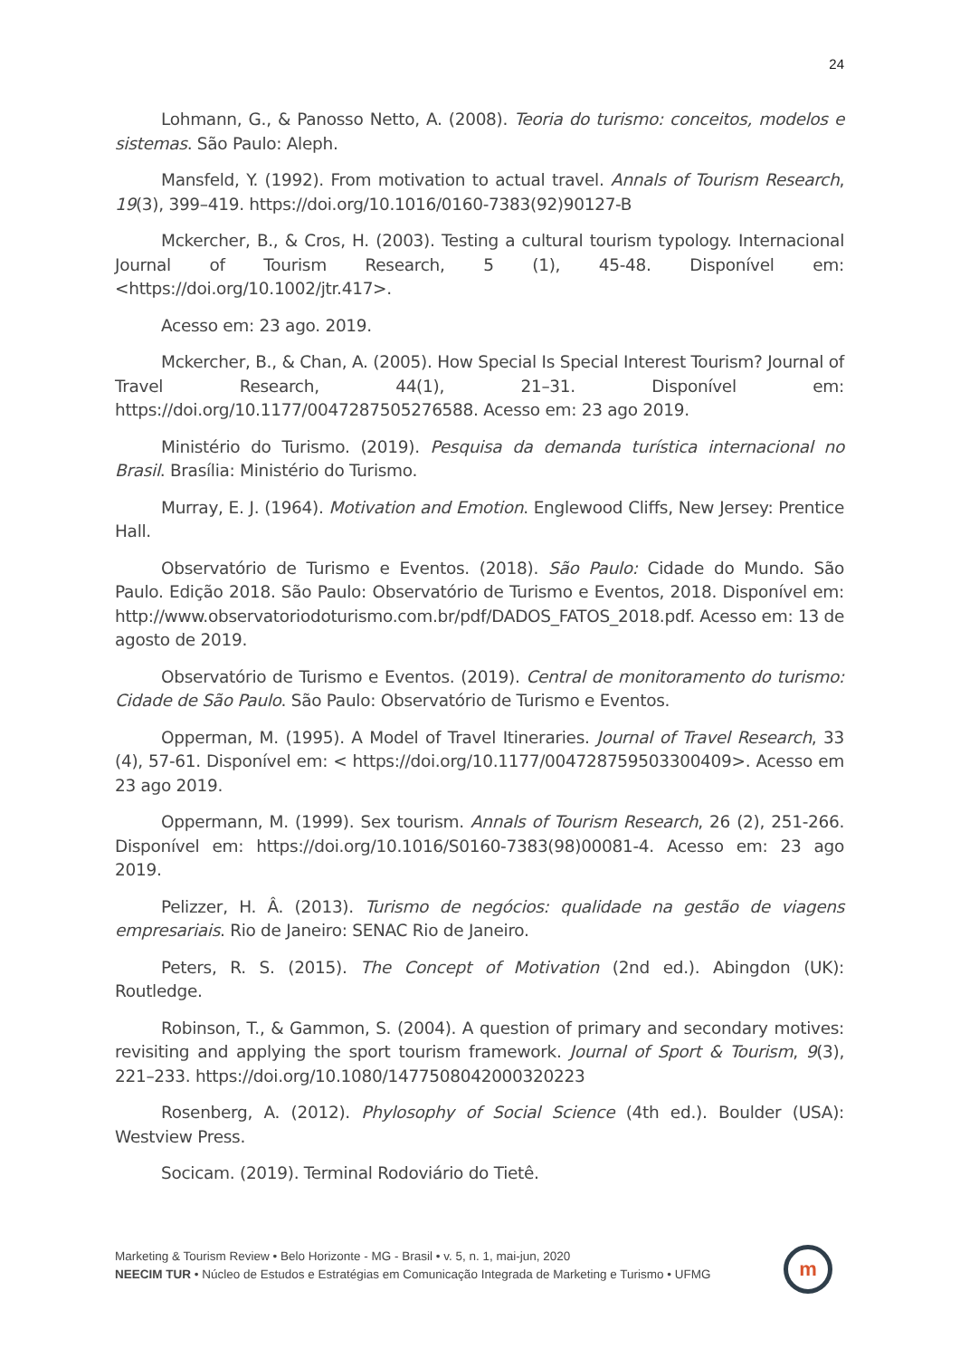24
Lohmann, G., & Panosso Netto, A. (2008). Teoria do turismo: conceitos, modelos e sistemas. São Paulo: Aleph.
Mansfeld, Y. (1992). From motivation to actual travel. Annals of Tourism Research, 19(3), 399–419. https://doi.org/10.1016/0160-7383(92)90127-B
Mckercher, B., & Cros, H. (2003). Testing a cultural tourism typology. Internacional Journal of Tourism Research, 5 (1), 45-48. Disponível em: <https://doi.org/10.1002/jtr.417>.
Acesso em: 23 ago. 2019.
Mckercher, B., & Chan, A. (2005). How Special Is Special Interest Tourism? Journal of Travel Research, 44(1), 21–31. Disponível em: https://doi.org/10.1177/0047287505276588. Acesso em: 23 ago 2019.
Ministério do Turismo. (2019). Pesquisa da demanda turística internacional no Brasil. Brasília: Ministério do Turismo.
Murray, E. J. (1964). Motivation and Emotion. Englewood Cliffs, New Jersey: Prentice Hall.
Observatório de Turismo e Eventos. (2018). São Paulo: Cidade do Mundo. São Paulo. Edição 2018. São Paulo: Observatório de Turismo e Eventos, 2018. Disponível em: http://www.observatoriodoturismo.com.br/pdf/DADOS_FATOS_2018.pdf. Acesso em: 13 de agosto de 2019.
Observatório de Turismo e Eventos. (2019). Central de monitoramento do turismo: Cidade de São Paulo. São Paulo: Observatório de Turismo e Eventos.
Opperman, M. (1995). A Model of Travel Itineraries. Journal of Travel Research, 33 (4), 57-61. Disponível em: < https://doi.org/10.1177/004728759503300409>. Acesso em 23 ago 2019.
Oppermann, M. (1999). Sex tourism. Annals of Tourism Research, 26 (2), 251-266. Disponível em: https://doi.org/10.1016/S0160-7383(98)00081-4. Acesso em: 23 ago 2019.
Pelizzer, H. Â. (2013). Turismo de negócios: qualidade na gestão de viagens empresariais. Rio de Janeiro: SENAC Rio de Janeiro.
Peters, R. S. (2015). The Concept of Motivation (2nd ed.). Abingdon (UK): Routledge.
Robinson, T., & Gammon, S. (2004). A question of primary and secondary motives: revisiting and applying the sport tourism framework. Journal of Sport & Tourism, 9(3), 221–233. https://doi.org/10.1080/1477508042000320223
Rosenberg, A. (2012). Phylosophy of Social Science (4th ed.). Boulder (USA): Westview Press.
Socicam. (2019). Terminal Rodoviário do Tietê.
Marketing & Tourism Review • Belo Horizonte - MG - Brasil • v. 5, n. 1, mai-jun, 2020
NEECIM TUR • Núcleo de Estudos e Estratégias em Comunicação Integrada de Marketing e Turismo • UFMG
m